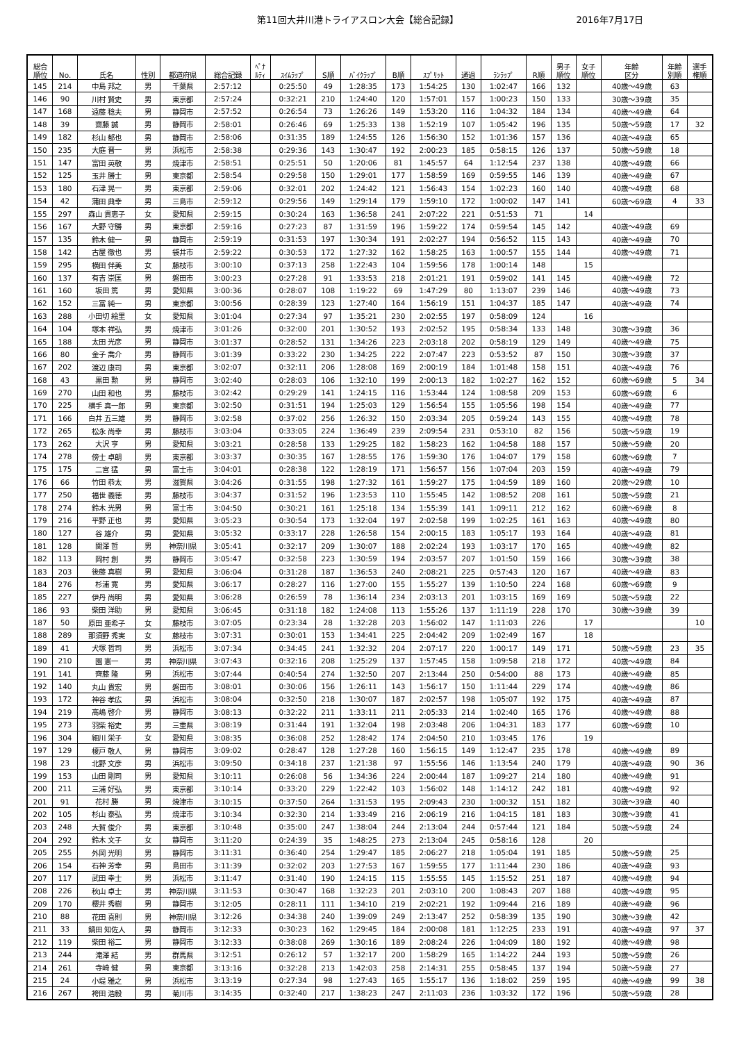第11回大井川港トライアスロン大会【総合記録】
2016年7月17日
| 総合 順位 | No. | 氏名 | 性別 | 都道府県 | 総合記録 | ﾍﾟﾅ ﾙﾃｨ | ｽｲﾑﾗｯﾌﾟ | S順 | ﾊﾞｲｸﾗｯﾌﾟ | B順 | ｽﾌﾟﾘｯﾄ | 通過 | ﾗﾝﾗｯﾌﾟ | R順 | 男子 順位 | 女子 順位 | 年齢 区分 | 年齢 別順 | 選手 権順 |
| --- | --- | --- | --- | --- | --- | --- | --- | --- | --- | --- | --- | --- | --- | --- | --- | --- | --- | --- | --- |
| 145 | 214 | 中島 邦之 | 男 | 千葉県 | 2:57:12 | | 0:25:50 | 49 | 1:28:35 | 173 | 1:54:25 | 130 | 1:02:47 | 166 | 132 | | 40歳～49歳 | 63 | |
| 146 | 90 | 川村 賢史 | 男 | 東京都 | 2:57:24 | | 0:32:21 | 210 | 1:24:40 | 120 | 1:57:01 | 157 | 1:00:23 | 150 | 133 | | 30歳～39歳 | 35 | |
| 147 | 168 | 遠藤 稔夫 | 男 | 静岡市 | 2:57:52 | | 0:26:54 | 73 | 1:26:26 | 149 | 1:53:20 | 116 | 1:04:32 | 184 | 134 | | 40歳～49歳 | 64 | |
| 148 | 39 | 齋藤 誠 | 男 | 静岡市 | 2:58:01 | | 0:26:46 | 69 | 1:25:33 | 138 | 1:52:19 | 107 | 1:05:42 | 196 | 135 | | 50歳～59歳 | 17 | 32 |
| 149 | 182 | 杉山 郁也 | 男 | 静岡市 | 2:58:06 | | 0:31:35 | 189 | 1:24:55 | 126 | 1:56:30 | 152 | 1:01:36 | 157 | 136 | | 40歳～49歳 | 65 | |
| 150 | 235 | 大庭 晋一 | 男 | 浜松市 | 2:58:38 | | 0:29:36 | 143 | 1:30:47 | 192 | 2:00:23 | 185 | 0:58:15 | 126 | 137 | | 50歳～59歳 | 18 | |
| 151 | 147 | 富田 英敬 | 男 | 焼津市 | 2:58:51 | | 0:25:51 | 50 | 1:20:06 | 81 | 1:45:57 | 64 | 1:12:54 | 237 | 138 | | 40歳～49歳 | 66 | |
| 152 | 125 | 玉井 勝士 | 男 | 東京都 | 2:58:54 | | 0:29:58 | 150 | 1:29:01 | 177 | 1:58:59 | 169 | 0:59:55 | 146 | 139 | | 40歳～49歳 | 67 | |
| 153 | 180 | 石津 晃一 | 男 | 東京都 | 2:59:06 | | 0:32:01 | 202 | 1:24:42 | 121 | 1:56:43 | 154 | 1:02:23 | 160 | 140 | | 40歳～49歳 | 68 | |
| 154 | 42 | 蒲田 典幸 | 男 | 三島市 | 2:59:12 | | 0:29:56 | 149 | 1:29:14 | 179 | 1:59:10 | 172 | 1:00:02 | 147 | 141 | | 60歳～69歳 | 4 | 33 |
| 155 | 297 | 森山 貴恵子 | 女 | 愛知県 | 2:59:15 | | 0:30:24 | 163 | 1:36:58 | 241 | 2:07:22 | 221 | 0:51:53 | 71 | | 14 | | | |
| 156 | 167 | 大野 守勝 | 男 | 東京都 | 2:59:16 | | 0:27:23 | 87 | 1:31:59 | 196 | 1:59:22 | 174 | 0:59:54 | 145 | 142 | | 40歳～49歳 | 69 | |
| 157 | 135 | 鈴木 健一 | 男 | 静岡市 | 2:59:19 | | 0:31:53 | 197 | 1:30:34 | 191 | 2:02:27 | 194 | 0:56:52 | 115 | 143 | | 40歳～49歳 | 70 | |
| 158 | 142 | 古屋 徹也 | 男 | 袋井市 | 2:59:22 | | 0:30:53 | 172 | 1:27:32 | 162 | 1:58:25 | 163 | 1:00:57 | 155 | 144 | | 40歳～49歳 | 71 | |
| 159 | 295 | 横田 伴美 | 女 | 藤枝市 | 3:00:10 | | 0:37:13 | 258 | 1:22:43 | 104 | 1:59:56 | 178 | 1:00:14 | 148 | | 15 | | | |
| 160 | 137 | 有吉 崇匡 | 男 | 磐田市 | 3:00:23 | | 0:27:28 | 91 | 1:33:53 | 218 | 2:01:21 | 191 | 0:59:02 | 141 | 145 | | 40歳～49歳 | 72 | |
| 161 | 160 | 坂田 篤 | 男 | 愛知県 | 3:00:36 | | 0:28:07 | 108 | 1:19:22 | 69 | 1:47:29 | 80 | 1:13:07 | 239 | 146 | | 40歳～49歳 | 73 | |
| 162 | 152 | 三冨 純一 | 男 | 東京都 | 3:00:56 | | 0:28:39 | 123 | 1:27:40 | 164 | 1:56:19 | 151 | 1:04:37 | 185 | 147 | | 40歳～49歳 | 74 | |
| 163 | 288 | 小田切 絵里 | 女 | 愛知県 | 3:01:04 | | 0:27:34 | 97 | 1:35:21 | 230 | 2:02:55 | 197 | 0:58:09 | 124 | | 16 | | | |
| 164 | 104 | 塚本 祥弘 | 男 | 焼津市 | 3:01:26 | | 0:32:00 | 201 | 1:30:52 | 193 | 2:02:52 | 195 | 0:58:34 | 133 | 148 | | 30歳～39歳 | 36 | |
| 165 | 188 | 太田 光彦 | 男 | 静岡市 | 3:01:37 | | 0:28:52 | 131 | 1:34:26 | 223 | 2:03:18 | 202 | 0:58:19 | 129 | 149 | | 40歳～49歳 | 75 | |
| 166 | 80 | 金子 喬介 | 男 | 静岡市 | 3:01:39 | | 0:33:22 | 230 | 1:34:25 | 222 | 2:07:47 | 223 | 0:53:52 | 87 | 150 | | 30歳～39歳 | 37 | |
| 167 | 202 | 渡辺 康司 | 男 | 東京都 | 3:02:07 | | 0:32:11 | 206 | 1:28:08 | 169 | 2:00:19 | 184 | 1:01:48 | 158 | 151 | | 40歳～49歳 | 76 | |
| 168 | 43 | 黒田 勲 | 男 | 静岡市 | 3:02:40 | | 0:28:03 | 106 | 1:32:10 | 199 | 2:00:13 | 182 | 1:02:27 | 162 | 152 | | 60歳～69歳 | 5 | 34 |
| 169 | 270 | 山田 和也 | 男 | 藤枝市 | 3:02:42 | | 0:29:29 | 141 | 1:24:15 | 116 | 1:53:44 | 124 | 1:08:58 | 209 | 153 | | 60歳～69歳 | 6 | |
| 170 | 225 | 横手 真一郎 | 男 | 東京都 | 3:02:50 | | 0:31:51 | 194 | 1:25:03 | 129 | 1:56:54 | 155 | 1:05:56 | 198 | 154 | | 40歳～49歳 | 77 | |
| 171 | 166 | 白井 五三雄 | 男 | 静岡市 | 3:02:58 | | 0:37:02 | 256 | 1:26:32 | 150 | 2:03:34 | 205 | 0:59:24 | 143 | 155 | | 40歳～49歳 | 78 | |
| 172 | 265 | 松永 尚幸 | 男 | 藤枝市 | 3:03:04 | | 0:33:05 | 224 | 1:36:49 | 239 | 2:09:54 | 231 | 0:53:10 | 82 | 156 | | 50歳～59歳 | 19 | |
| 173 | 262 | 大沢 亨 | 男 | 愛知県 | 3:03:21 | | 0:28:58 | 133 | 1:29:25 | 182 | 1:58:23 | 162 | 1:04:58 | 188 | 157 | | 50歳～59歳 | 20 | |
| 174 | 278 | 傍士 卓朗 | 男 | 東京都 | 3:03:37 | | 0:30:35 | 167 | 1:28:55 | 176 | 1:59:30 | 176 | 1:04:07 | 179 | 158 | | 60歳～69歳 | 7 | |
| 175 | 175 | 二宮 猛 | 男 | 富士市 | 3:04:01 | | 0:28:38 | 122 | 1:28:19 | 171 | 1:56:57 | 156 | 1:07:04 | 203 | 159 | | 40歳～49歳 | 79 | |
| 176 | 66 | 竹田 恭太 | 男 | 滋賀県 | 3:04:26 | | 0:31:55 | 198 | 1:27:32 | 161 | 1:59:27 | 175 | 1:04:59 | 189 | 160 | | 20歳～29歳 | 10 | |
| 177 | 250 | 福世 義徳 | 男 | 藤枝市 | 3:04:37 | | 0:31:52 | 196 | 1:23:53 | 110 | 1:55:45 | 142 | 1:08:52 | 208 | 161 | | 50歳～59歳 | 21 | |
| 178 | 274 | 鈴木 光男 | 男 | 富士市 | 3:04:50 | | 0:30:21 | 161 | 1:25:18 | 134 | 1:55:39 | 141 | 1:09:11 | 212 | 162 | | 60歳～69歳 | 8 | |
| 179 | 216 | 平野 正也 | 男 | 愛知県 | 3:05:23 | | 0:30:54 | 173 | 1:32:04 | 197 | 2:02:58 | 199 | 1:02:25 | 161 | 163 | | 40歳～49歳 | 80 | |
| 180 | 127 | 谷 雄介 | 男 | 愛知県 | 3:05:32 | | 0:33:17 | 228 | 1:26:58 | 154 | 2:00:15 | 183 | 1:05:17 | 193 | 164 | | 40歳～49歳 | 81 | |
| 181 | 128 | 関澤 哲 | 男 | 神奈川県 | 3:05:41 | | 0:32:17 | 209 | 1:30:07 | 188 | 2:02:24 | 193 | 1:03:17 | 170 | 165 | | 40歳～49歳 | 82 | |
| 182 | 113 | 岡村 創 | 男 | 静岡市 | 3:05:47 | | 0:32:58 | 223 | 1:30:59 | 194 | 2:03:57 | 207 | 1:01:50 | 159 | 166 | | 30歳～39歳 | 38 | |
| 183 | 203 | 後藤 真樹 | 男 | 愛知県 | 3:06:04 | | 0:31:28 | 187 | 1:36:53 | 240 | 2:08:21 | 225 | 0:57:43 | 120 | 167 | | 40歳～49歳 | 83 | |
| 184 | 276 | 杉浦 寛 | 男 | 愛知県 | 3:06:17 | | 0:28:27 | 116 | 1:27:00 | 155 | 1:55:27 | 139 | 1:10:50 | 224 | 168 | | 60歳～69歳 | 9 | |
| 185 | 227 | 伊丹 尚明 | 男 | 愛知県 | 3:06:28 | | 0:26:59 | 78 | 1:36:14 | 234 | 2:03:13 | 201 | 1:03:15 | 169 | 169 | | 50歳～59歳 | 22 | |
| 186 | 93 | 柴田 洋助 | 男 | 愛知県 | 3:06:45 | | 0:31:18 | 182 | 1:24:08 | 113 | 1:55:26 | 137 | 1:11:19 | 228 | 170 | | 30歳～39歳 | 39 | |
| 187 | 50 | 原田 亜希子 | 女 | 藤枝市 | 3:07:05 | | 0:23:34 | 28 | 1:32:28 | 203 | 1:56:02 | 147 | 1:11:03 | 226 | | 17 | | | 10 |
| 188 | 289 | 那須野 秀実 | 女 | 藤枝市 | 3:07:31 | | 0:30:01 | 153 | 1:34:41 | 225 | 2:04:42 | 209 | 1:02:49 | 167 | | 18 | | | |
| 189 | 41 | 犬塚 哲司 | 男 | 浜松市 | 3:07:34 | | 0:34:45 | 241 | 1:32:32 | 204 | 2:07:17 | 220 | 1:00:17 | 149 | 171 | | 50歳～59歳 | 23 | 35 |
| 190 | 210 | 園 憲一 | 男 | 神奈川県 | 3:07:43 | | 0:32:16 | 208 | 1:25:29 | 137 | 1:57:45 | 158 | 1:09:58 | 218 | 172 | | 40歳～49歳 | 84 | |
| 191 | 141 | 齊藤 隆 | 男 | 浜松市 | 3:07:44 | | 0:40:54 | 274 | 1:32:50 | 207 | 2:13:44 | 250 | 0:54:00 | 88 | 173 | | 40歳～49歳 | 85 | |
| 192 | 140 | 丸山 貴宏 | 男 | 磐田市 | 3:08:01 | | 0:30:06 | 156 | 1:26:11 | 143 | 1:56:17 | 150 | 1:11:44 | 229 | 174 | | 40歳～49歳 | 86 | |
| 193 | 172 | 神谷 孝広 | 男 | 浜松市 | 3:08:04 | | 0:32:50 | 218 | 1:30:07 | 187 | 2:02:57 | 198 | 1:05:07 | 192 | 175 | | 40歳～49歳 | 87 | |
| 194 | 219 | 高嶋 啓介 | 男 | 静岡市 | 3:08:13 | | 0:32:22 | 211 | 1:33:11 | 211 | 2:05:33 | 214 | 1:02:40 | 165 | 176 | | 40歳～49歳 | 88 | |
| 195 | 273 | 羽柴 裕史 | 男 | 三重県 | 3:08:19 | | 0:31:44 | 191 | 1:32:04 | 198 | 2:03:48 | 206 | 1:04:31 | 183 | 177 | | 60歳～69歳 | 10 | |
| 196 | 304 | 細川 栄子 | 女 | 愛知県 | 3:08:35 | | 0:36:08 | 252 | 1:28:42 | 174 | 2:04:50 | 210 | 1:03:45 | 176 | | 19 | | | |
| 197 | 129 | 榎戸 敬人 | 男 | 静岡市 | 3:09:02 | | 0:28:47 | 128 | 1:27:28 | 160 | 1:56:15 | 149 | 1:12:47 | 235 | 178 | | 40歳～49歳 | 89 | |
| 198 | 23 | 北野 文彦 | 男 | 浜松市 | 3:09:50 | | 0:34:18 | 237 | 1:21:38 | 97 | 1:55:56 | 146 | 1:13:54 | 240 | 179 | | 40歳～49歳 | 90 | 36 |
| 199 | 153 | 山田 剛司 | 男 | 愛知県 | 3:10:11 | | 0:26:08 | 56 | 1:34:36 | 224 | 2:00:44 | 187 | 1:09:27 | 214 | 180 | | 40歳～49歳 | 91 | |
| 200 | 211 | 三浦 好弘 | 男 | 東京都 | 3:10:14 | | 0:33:20 | 229 | 1:22:42 | 103 | 1:56:02 | 148 | 1:14:12 | 242 | 181 | | 40歳～49歳 | 92 | |
| 201 | 91 | 花村 勝 | 男 | 焼津市 | 3:10:15 | | 0:37:50 | 264 | 1:31:53 | 195 | 2:09:43 | 230 | 1:00:32 | 151 | 182 | | 30歳～39歳 | 40 | |
| 202 | 105 | 杉山 泰弘 | 男 | 焼津市 | 3:10:34 | | 0:32:30 | 214 | 1:33:49 | 216 | 2:06:19 | 216 | 1:04:15 | 181 | 183 | | 30歳～39歳 | 41 | |
| 203 | 248 | 大賀 俊介 | 男 | 東京都 | 3:10:48 | | 0:35:00 | 247 | 1:38:04 | 244 | 2:13:04 | 244 | 0:57:44 | 121 | 184 | | 50歳～59歳 | 24 | |
| 204 | 292 | 鈴木 文子 | 女 | 静岡市 | 3:11:20 | | 0:24:39 | 35 | 1:48:25 | 273 | 2:13:04 | 245 | 0:58:16 | 128 | | 20 | | | |
| 205 | 255 | 外岡 光明 | 男 | 静岡市 | 3:11:31 | | 0:36:40 | 254 | 1:29:47 | 185 | 2:06:27 | 218 | 1:05:04 | 191 | 185 | | 50歳～59歳 | 25 | |
| 206 | 154 | 石神 芳幸 | 男 | 島田市 | 3:11:39 | | 0:32:02 | 203 | 1:27:53 | 167 | 1:59:55 | 177 | 1:11:44 | 230 | 186 | | 40歳～49歳 | 93 | |
| 207 | 117 | 武田 幸士 | 男 | 浜松市 | 3:11:47 | | 0:31:40 | 190 | 1:24:15 | 115 | 1:55:55 | 145 | 1:15:52 | 251 | 187 | | 40歳～49歳 | 94 | |
| 208 | 226 | 秋山 卓士 | 男 | 神奈川県 | 3:11:53 | | 0:30:47 | 168 | 1:32:23 | 201 | 2:03:10 | 200 | 1:08:43 | 207 | 188 | | 40歳～49歳 | 95 | |
| 209 | 170 | 櫻井 秀樹 | 男 | 静岡市 | 3:12:05 | | 0:28:11 | 111 | 1:34:10 | 219 | 2:02:21 | 192 | 1:09:44 | 216 | 189 | | 40歳～49歳 | 96 | |
| 210 | 88 | 花田 喜則 | 男 | 神奈川県 | 3:12:26 | | 0:34:38 | 240 | 1:39:09 | 249 | 2:13:47 | 252 | 0:58:39 | 135 | 190 | | 30歳～39歳 | 42 | |
| 211 | 33 | 鍋田 知佐人 | 男 | 静岡市 | 3:12:33 | | 0:30:23 | 162 | 1:29:45 | 184 | 2:00:08 | 181 | 1:12:25 | 233 | 191 | | 40歳～49歳 | 97 | 37 |
| 212 | 119 | 柴田 裕二 | 男 | 静岡市 | 3:12:33 | | 0:38:08 | 269 | 1:30:16 | 189 | 2:08:24 | 226 | 1:04:09 | 180 | 192 | | 40歳～49歳 | 98 | |
| 213 | 244 | 滝澤 結 | 男 | 群馬県 | 3:12:51 | | 0:26:12 | 57 | 1:32:17 | 200 | 1:58:29 | 165 | 1:14:22 | 244 | 193 | | 50歳～59歳 | 26 | |
| 214 | 261 | 寺崎 健 | 男 | 東京都 | 3:13:16 | | 0:32:28 | 213 | 1:42:03 | 258 | 2:14:31 | 255 | 0:58:45 | 137 | 194 | | 50歳～59歳 | 27 | |
| 215 | 24 | 小堤 雅之 | 男 | 浜松市 | 3:13:19 | | 0:27:34 | 98 | 1:27:43 | 165 | 1:55:17 | 136 | 1:18:02 | 259 | 195 | | 40歳～49歳 | 99 | 38 |
| 216 | 267 | 袴田 浩毅 | 男 | 菊川市 | 3:14:35 | | 0:32:40 | 217 | 1:38:23 | 247 | 2:11:03 | 236 | 1:03:32 | 172 | 196 | | 50歳～59歳 | 28 | |